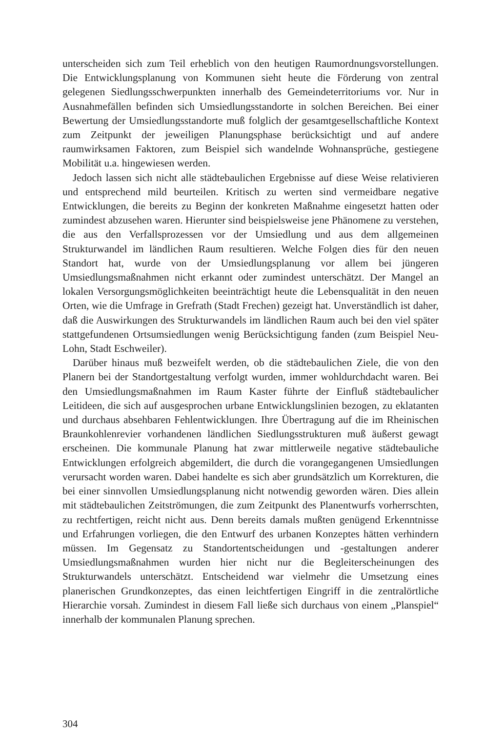unterscheiden sich zum Teil erheblich von den heutigen Raumordnungsvorstellungen. Die Entwicklungsplanung von Kommunen sieht heute die Förderung von zentral gelegenen Siedlungsschwerpunkten innerhalb des Gemeindeterritoriums vor. Nur in Ausnahmefällen befinden sich Umsiedlungsstandorte in solchen Bereichen. Bei einer Bewertung der Umsiedlungsstandorte muß folglich der gesamtgesellschaftliche Kontext zum Zeitpunkt der jeweiligen Planungsphase berücksichtigt und auf andere raumwirksamen Faktoren, zum Beispiel sich wandelnde Wohnansprüche, gestiegene Mobilität u.a. hingewiesen werden.
Jedoch lassen sich nicht alle städtebaulichen Ergebnisse auf diese Weise relativieren und entsprechend mild beurteilen. Kritisch zu werten sind vermeidbare negative Entwicklungen, die bereits zu Beginn der konkreten Maßnahme eingesetzt hatten oder zumindest abzusehen waren. Hierunter sind beispielsweise jene Phänomene zu verstehen, die aus den Verfallsprozessen vor der Umsiedlung und aus dem allgemeinen Strukturwandel im ländlichen Raum resultieren. Welche Folgen dies für den neuen Standort hat, wurde von der Umsiedlungsplanung vor allem bei jüngeren Umsiedlungsmaßnahmen nicht erkannt oder zumindest unterschätzt. Der Mangel an lokalen Versorgungsmöglichkeiten beeinträchtigt heute die Lebensqualität in den neuen Orten, wie die Umfrage in Grefrath (Stadt Frechen) gezeigt hat. Unverständlich ist daher, daß die Auswirkungen des Strukturwandels im ländlichen Raum auch bei den viel später stattgefundenen Ortsumsiedlungen wenig Berücksichtigung fanden (zum Beispiel Neu-Lohn, Stadt Eschweiler).
Darüber hinaus muß bezweifelt werden, ob die städtebaulichen Ziele, die von den Planern bei der Standortgestaltung verfolgt wurden, immer wohldurchdacht waren. Bei den Umsiedlungsmaßnahmen im Raum Kaster führte der Einfluß städtebaulicher Leitideen, die sich auf ausgesprochen urbane Entwicklungslinien bezogen, zu eklatanten und durchaus absehbaren Fehlentwicklungen. Ihre Übertragung auf die im Rheinischen Braunkohlenrevier vorhandenen ländlichen Siedlungsstrukturen muß äußerst gewagt erscheinen. Die kommunale Planung hat zwar mittlerweile negative städtebauliche Entwicklungen erfolgreich abgemildert, die durch die vorangegangenen Umsiedlungen verursacht worden waren. Dabei handelte es sich aber grundsätzlich um Korrekturen, die bei einer sinnvollen Umsiedlungsplanung nicht notwendig geworden wären. Dies allein mit städtebaulichen Zeitströmungen, die zum Zeitpunkt des Planentwurfs vorherrschten, zu rechtfertigen, reicht nicht aus. Denn bereits damals mußten genügend Erkenntnisse und Erfahrungen vorliegen, die den Entwurf des urbanen Konzeptes hätten verhindern müssen. Im Gegensatz zu Standortentscheidungen und -gestaltungen anderer Umsiedlungsmaßnahmen wurden hier nicht nur die Begleiterscheinungen des Strukturwandels unterschätzt. Entscheidend war vielmehr die Umsetzung eines planerischen Grundkonzeptes, das einen leichtfertigen Eingriff in die zentralörtliche Hierarchie vorsah. Zumindest in diesem Fall ließe sich durchaus von einem „Planspiel“ innerhalb der kommunalen Planung sprechen.
304